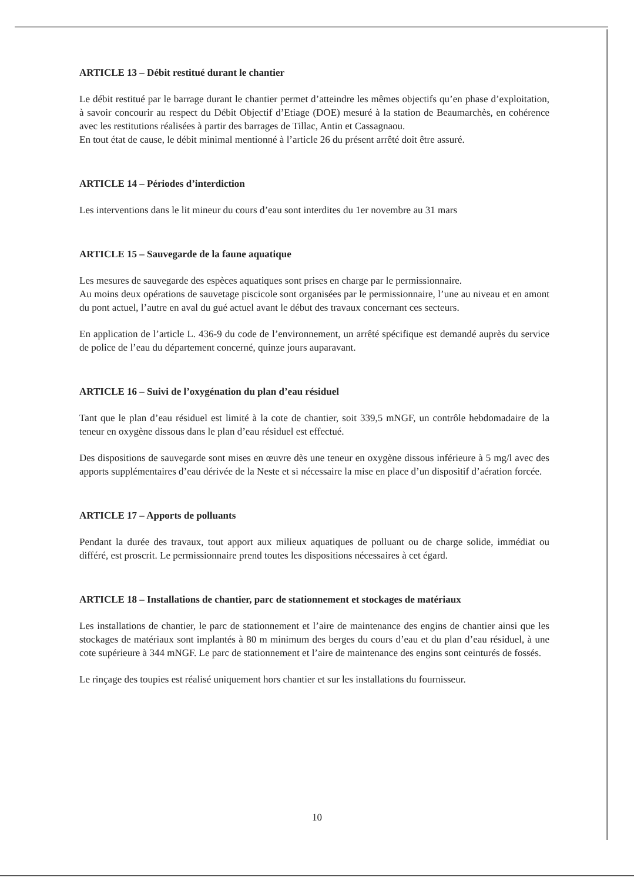ARTICLE 13 – Débit restitué durant le chantier
Le débit restitué par le barrage durant le chantier permet d’atteindre les mêmes objectifs qu’en phase d’exploitation, à savoir concourir au respect du Débit Objectif d’Etiage (DOE) mesuré à la station de Beaumarchès, en cohérence avec les restitutions réalisées à partir des barrages de Tillac, Antin et Cassagnaou.
En tout état de cause, le débit minimal mentionné à l’article 26 du présent arrêté doit être assuré.
ARTICLE 14 – Périodes d’interdiction
Les interventions dans le lit mineur du cours d’eau sont interdites du 1er novembre au 31 mars
ARTICLE 15 – Sauvegarde de la faune aquatique
Les mesures de sauvegarde des espèces aquatiques sont prises en charge par le permissionnaire.
Au moins deux opérations de sauvetage piscicole sont organisées par le permissionnaire, l’une au niveau et en amont du pont actuel, l’autre en aval du gué actuel avant le début des travaux concernant ces secteurs.
En application de l’article L. 436-9 du code de l’environnement, un arrêté spécifique est demandé auprès du service de police de l’eau du département concerné, quinze jours auparavant.
ARTICLE 16 – Suivi de l’oxygénation du plan d’eau résiduel
Tant que le plan d’eau résiduel est limité à la cote de chantier, soit 339,5 mNGF, un contrôle hebdomadaire de la teneur en oxygène dissous dans le plan d’eau résiduel est effectué.
Des dispositions de sauvegarde sont mises en œuvre dès une teneur en oxygène dissous inférieure à 5 mg/l avec des apports supplémentaires d’eau dérivée de la Neste et si nécessaire la mise en place d’un dispositif d’aération forcée.
ARTICLE 17 – Apports de polluants
Pendant la durée des travaux, tout apport aux milieux aquatiques de polluant ou de charge solide, immédiat ou différé, est proscrit. Le permissionnaire prend toutes les dispositions nécessaires à cet égard.
ARTICLE 18 – Installations de chantier, parc de stationnement et stockages de matériaux
Les installations de chantier, le parc de stationnement et l’aire de maintenance des engins de chantier ainsi que les stockages de matériaux sont implantés à 80 m minimum des berges du cours d’eau et du plan d’eau résiduel, à une cote supérieure à 344 mNGF. Le parc de stationnement et l’aire de maintenance des engins sont ceinturés de fossés.
Le rinçage des toupies est réalisé uniquement hors chantier et sur les installations du fournisseur.
10